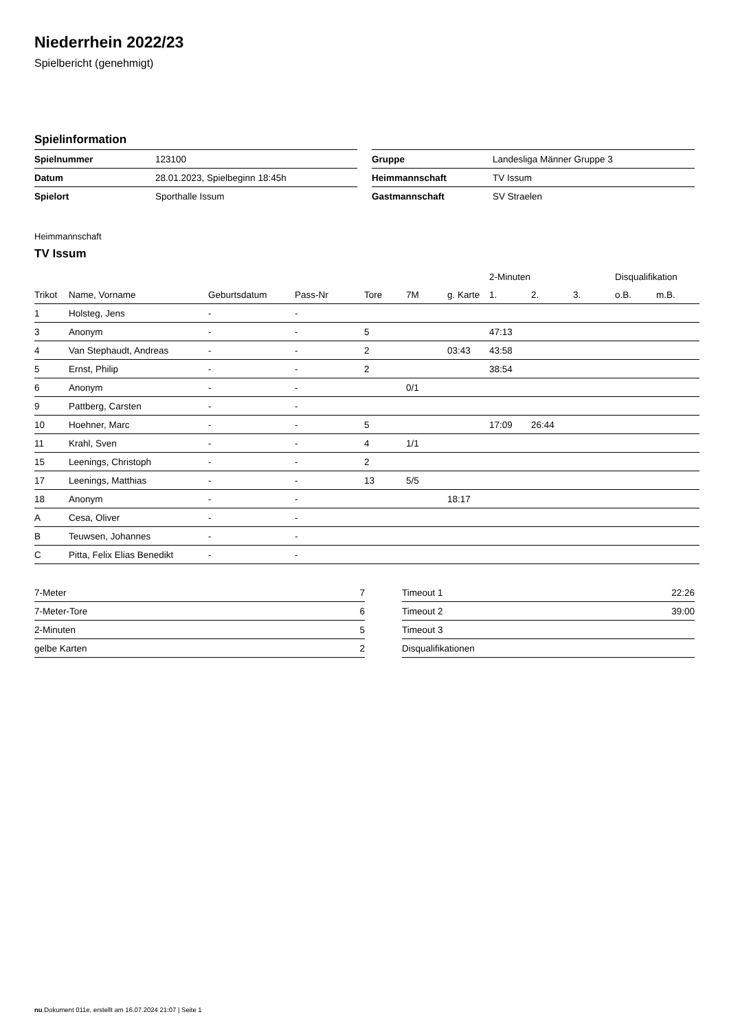Niederrhein 2022/23
Spielbericht (genehmigt)
Spielinformation
| Spielnummer | 123100 |
| Datum | 28.01.2023, Spielbeginn 18:45h |
| Spielort | Sporthalle Issum |
| Gruppe | Landesliga Männer Gruppe 3 |
| Heimmannschaft | TV Issum |
| Gastmannschaft | SV Straelen |
Heimmannschaft
TV Issum
| | | | | | | | 2-Minuten | | | Disqualifikation | |
| --- | --- | --- | --- | --- | --- | --- | --- | --- | --- | --- | --- |
| Trikot | Name, Vorname | Geburtsdatum | Pass-Nr | Tore | 7M | g. Karte | 1. | 2. | 3. | o.B. | m.B. |
| 1 | Holsteg, Jens | - | - | | | | | | | | |
| 3 | Anonym | - | - | 5 | | | 47:13 | | | | |
| 4 | Van Stephaudt, Andreas | - | - | 2 | | 03:43 | 43:58 | | | | |
| 5 | Ernst, Philip | - | - | 2 | | | 38:54 | | | | |
| 6 | Anonym | - | - | | 0/1 | | | | | | |
| 9 | Pattberg, Carsten | - | - | | | | | | | | |
| 10 | Hoehner, Marc | - | - | 5 | | | 17:09 | 26:44 | | | |
| 11 | Krahl, Sven | - | - | 4 | 1/1 | | | | | | |
| 15 | Leenings, Christoph | - | - | 2 | | | | | | | |
| 17 | Leenings, Matthias | - | - | 13 | 5/5 | | | | | | |
| 18 | Anonym | - | - | | | 18:17 | | | | | |
| A | Cesa, Oliver | - | - | | | | | | | | |
| B | Teuwsen, Johannes | - | - | | | | | | | | |
| C | Pitta, Felix Elias Benedikt | - | - | | | | | | | | |
| 7-Meter | 7 |
| 7-Meter-Tore | 6 |
| 2-Minuten | 5 |
| gelbe Karten | 2 |
| Timeout 1 | 22:26 |
| Timeout 2 | 39:00 |
| Timeout 3 | |
| Disqualifikationen | |
nu.Dokument 011e, erstellt am 16.07.2024 21:07 | Seite 1